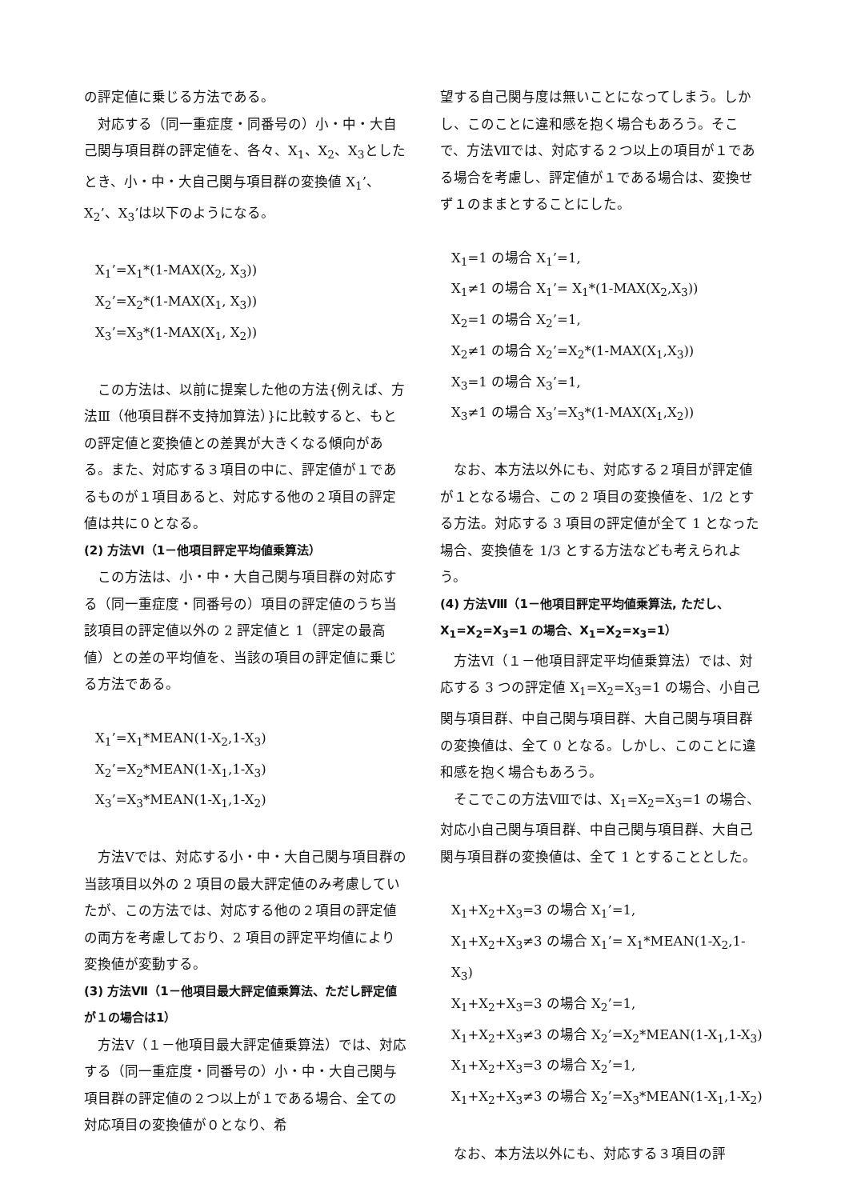の評定値に乗じる方法である。
　対応する（同一重症度・同番号の）小・中・大自己関与項目群の評定値を、各々、X<sub>1</sub>、X<sub>2</sub>、X<sub>3</sub>としたとき、小・中・大自己関与項目群の変換値 X<sub>1</sub>’、X<sub>2</sub>’、X<sub>3</sub>’は以下のようになる。
X<sub>1</sub>’=X<sub>1</sub>*(1-MAX(X<sub>2</sub>, X<sub>3</sub>))
X<sub>2</sub>’=X<sub>2</sub>*(1-MAX(X<sub>1</sub>, X<sub>3</sub>))
X<sub>3</sub>’=X<sub>3</sub>*(1-MAX(X<sub>1</sub>, X<sub>2</sub>))
　この方法は、以前に提案した他の方法{例えば、方法Ⅲ（他項目群不支持加算法）}に比較すると、もとの評定値と変換値との差異が大きくなる傾向がある。また、対応する３項目の中に、評定値が１であるものが１項目あると、対応する他の２項目の評定値は共に０となる。
(2) 方法Ⅵ（1－他項目評定平均値乗算法）
　この方法は、小・中・大自己関与項目群の対応する（同一重症度・同番号の）項目の評定値のうち当該項目の評定値以外の 2 評定値と 1（評定の最高値）との差の平均値を、当該の項目の評定値に乗じる方法である。
X<sub>1</sub>’=X<sub>1</sub>*MEAN(1-X<sub>2</sub>,1-X<sub>3</sub>)
X<sub>2</sub>’=X<sub>2</sub>*MEAN(1-X<sub>1</sub>,1-X<sub>3</sub>)
X<sub>3</sub>’=X<sub>3</sub>*MEAN(1-X<sub>1</sub>,1-X<sub>2</sub>)
　方法Ⅴでは、対応する小・中・大自己関与項目群の当該項目以外の 2 項目の最大評定値のみ考慮していたが、この方法では、対応する他の２項目の評定値の両方を考慮しており、2 項目の評定平均値により変換値が変動する。
(3) 方法Ⅶ（1－他項目最大評定値乗算法、ただし評定値が１の場合は1）
　方法Ⅴ（１－他項目最大評定値乗算法）では、対応する（同一重症度・同番号の）小・中・大自己関与項目群の評定値の２つ以上が１である場合、全ての対応項目の変換値が０となり、希
望する自己関与度は無いことになってしまう。しかし、このことに違和感を抱く場合もあろう。そこで、方法Ⅶでは、対応する２つ以上の項目が１である場合を考慮し、評定値が１である場合は、変換せず１のままとすることにした。
X<sub>1</sub>=1 の場合 X<sub>1</sub>’=1,
X<sub>1</sub>≠1 の場合 X<sub>1</sub>’= X<sub>1</sub>*(1-MAX(X<sub>2</sub>,X<sub>3</sub>))
X<sub>2</sub>=1 の場合 X<sub>2</sub>’=1,
X<sub>2</sub>≠1 の場合 X<sub>2</sub>’=X<sub>2</sub>*(1-MAX(X<sub>1</sub>,X<sub>3</sub>))
X<sub>3</sub>=1 の場合 X<sub>3</sub>’=1,
X<sub>3</sub>≠1 の場合 X<sub>3</sub>’=X<sub>3</sub>*(1-MAX(X<sub>1</sub>,X<sub>2</sub>))
　なお、本方法以外にも、対応する２項目が評定値が１となる場合、この 2 項目の変換値を、1/2 とする方法。対応する 3 項目の評定値が全て 1 となった場合、変換値を 1/3 とする方法なども考えられよう。
(4) 方法Ⅷ（1－他項目評定平均値乗算法, ただし、X<sub>1</sub>=X<sub>2</sub>=X<sub>3</sub>=1 の場合、X<sub>1</sub>=X<sub>2</sub>=x<sub>3</sub>=1）
　方法Ⅵ（１－他項目評定平均値乗算法）では、対応する 3 つの評定値 X<sub>1</sub>=X<sub>2</sub>=X<sub>3</sub>=1 の場合、小自己関与項目群、中自己関与項目群、大自己関与項目群の変換値は、全て 0 となる。しかし、このことに違和感を抱く場合もあろう。
　そこでこの方法Ⅷでは、X<sub>1</sub>=X<sub>2</sub>=X<sub>3</sub>=1 の場合、対応小自己関与項目群、中自己関与項目群、大自己関与項目群の変換値は、全て 1 とすることとした。
X<sub>1</sub>+X<sub>2</sub>+X<sub>3</sub>=3 の場合 X<sub>1</sub>’=1,
X<sub>1</sub>+X<sub>2</sub>+X<sub>3</sub>≠3 の場合 X<sub>1</sub>’= X<sub>1</sub>*MEAN(1-X<sub>2</sub>,1-X<sub>3</sub>)
X<sub>1</sub>+X<sub>2</sub>+X<sub>3</sub>=3 の場合 X<sub>2</sub>’=1,
X<sub>1</sub>+X<sub>2</sub>+X<sub>3</sub>≠3 の場合 X<sub>2</sub>’=X<sub>2</sub>*MEAN(1-X<sub>1</sub>,1-X<sub>3</sub>)
X<sub>1</sub>+X<sub>2</sub>+X<sub>3</sub>=3 の場合 X<sub>2</sub>’=1,
X<sub>1</sub>+X<sub>2</sub>+X<sub>3</sub>≠3 の場合 X<sub>2</sub>’=X<sub>3</sub>*MEAN(1-X<sub>1</sub>,1-X<sub>2</sub>)
　なお、本方法以外にも、対応する３項目の評